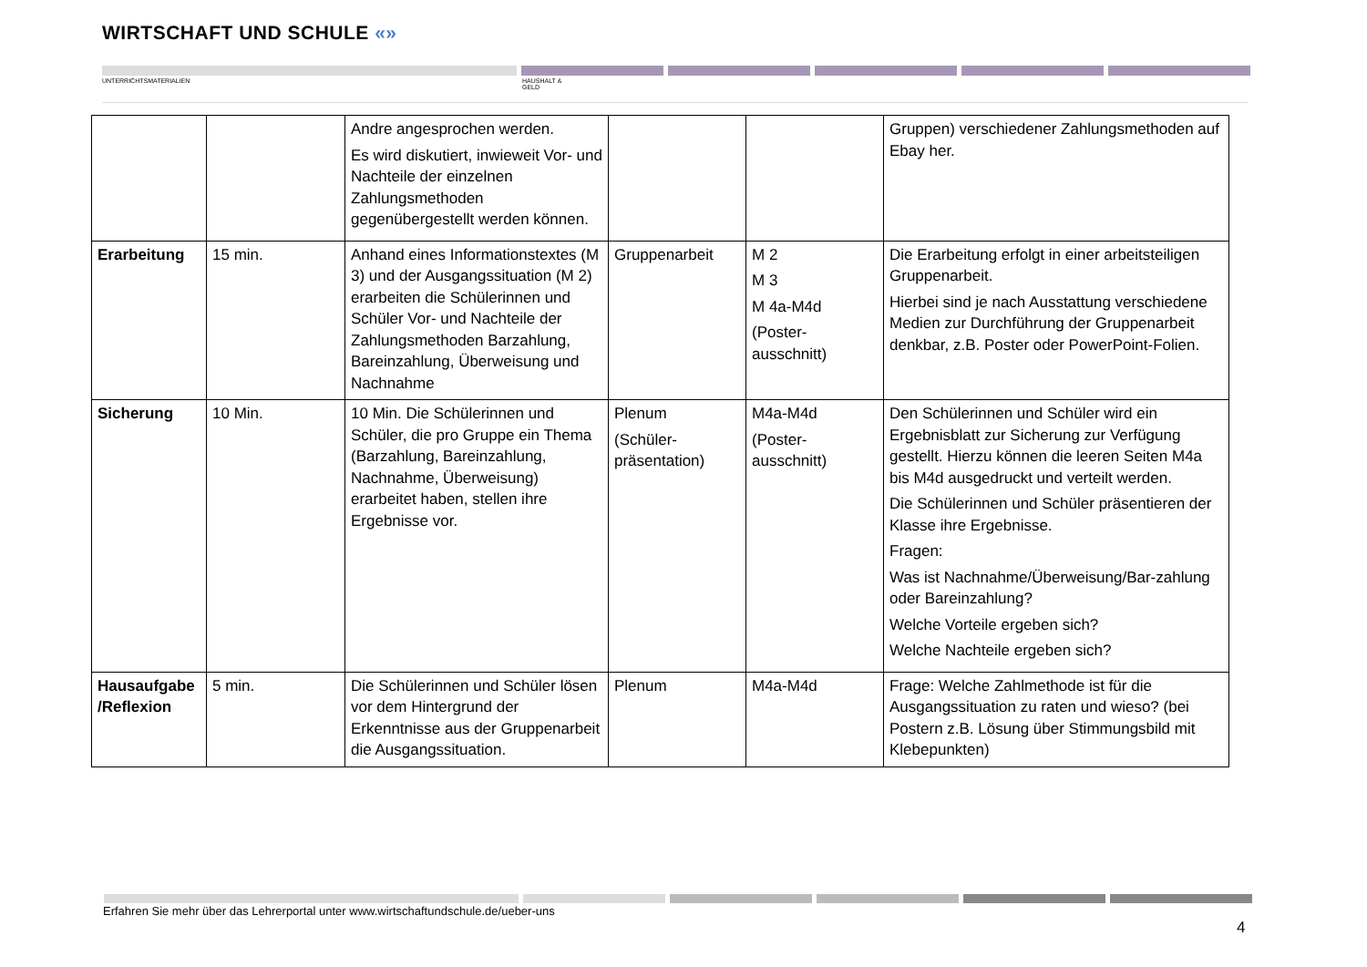WIRTSCHAFT UND SCHULE «»
UNTERRICHTSMATERIALIEN
HAUSHALT &
GELD
| | | Andre angesprochen werden. Es wird diskutiert, inwieweit Vor- und Nachteile der einzelnen Zahlungsmethoden gegenübergestellt werden können. | | | Gruppen) verschiedener Zahlungsmethoden auf Ebay her. |
| Erarbeitung | 15 min. | Anhand eines Informationstextes (M 3) und der Ausgangssituation (M 2) erarbeiten die Schülerinnen und Schüler Vor- und Nachteile der Zahlungsmethoden Barzahlung, Bareinzahlung, Überweisung und Nachnahme | Gruppenarbeit | M 2 M 3 M 4a-M4d (Poster-ausschnitt) | Die Erarbeitung erfolgt in einer arbeitsteiligen Gruppenarbeit. Hierbei sind je nach Ausstattung verschiedene Medien zur Durchführung der Gruppenarbeit denkbar, z.B. Poster oder PowerPoint-Folien. |
| Sicherung | 10 Min. | 10 Min. Die Schülerinnen und Schüler, die pro Gruppe ein Thema (Barzahlung, Bareinzahlung, Nachnahme, Überweisung) erarbeitet haben, stellen ihre Ergebnisse vor. | Plenum (Schüler-präsentation) | M4a-M4d (Poster-ausschnitt) | Den Schülerinnen und Schüler wird ein Ergebnisblatt zur Sicherung zur Verfügung gestellt. Hierzu können die leeren Seiten M4a bis M4d ausgedruckt und verteilt werden. Die Schülerinnen und Schüler präsentieren der Klasse ihre Ergebnisse. Fragen: Was ist Nachnahme/Überweisung/Bar-zahlung oder Bareinzahlung? Welche Vorteile ergeben sich? Welche Nachteile ergeben sich? |
| Hausaufgabe /Reflexion | 5 min. | Die Schülerinnen und Schüler lösen vor dem Hintergrund der Erkenntnisse aus der Gruppenarbeit die Ausgangssituation. | Plenum | M4a-M4d | Frage: Welche Zahlmethode ist für die Ausgangssituation zu raten und wieso? (bei Postern z.B. Lösung über Stimmungsbild mit Klebepunkten) |
Erfahren Sie mehr über das Lehrerportal unter www.wirtschaftundschule.de/ueber-uns
4